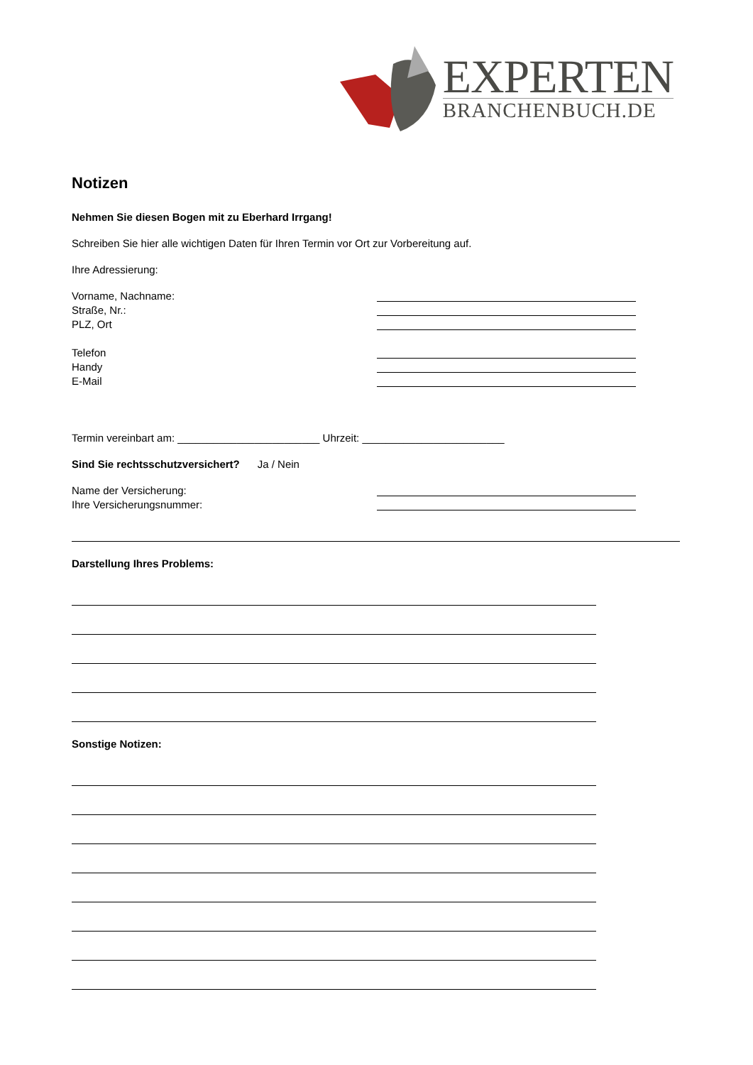EXPERTEN
BRANCHENBUCH.DE
Notizen
Nehmen Sie diesen Bogen mit zu Eberhard Irrgang!
Schreiben Sie hier alle wichtigen Daten für Ihren Termin vor Ort zur Vorbereitung auf.
Ihre Adressierung:
Vorname, Nachname:
Straße, Nr.:
PLZ, Ort
Telefon
Handy
E-Mail
Termin vereinbart am: ________________________ Uhrzeit: ________________________
Sind Sie rechtsschutzversichert? Ja / Nein
Name der Versicherung:
Ihre Versicherungsnummer:
Darstellung Ihres Problems:
Sonstige Notizen: